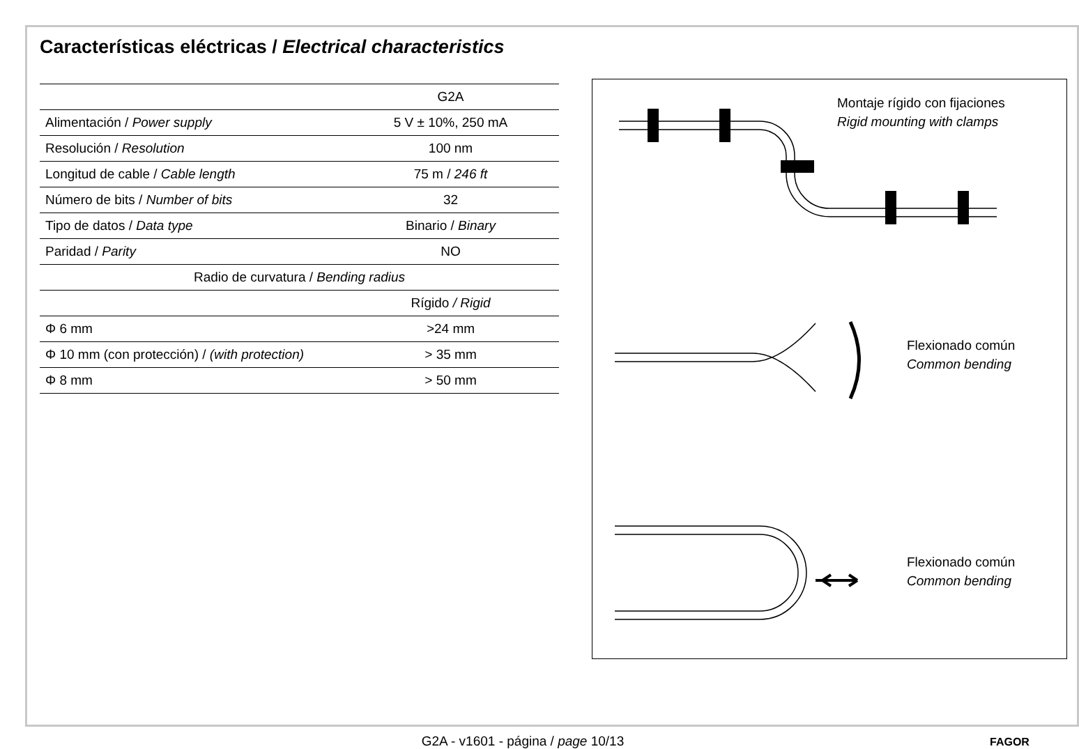Características eléctricas / Electrical characteristics
| | G2A |
| --- | --- |
| Alimentación / Power supply | 5 V ± 10%, 250 mA |
| Resolución / Resolution | 100 nm |
| Longitud de cable / Cable length | 75 m / 246 ft |
| Número de bits / Number of bits | 32 |
| Tipo de datos / Data type | Binario / Binary |
| Paridad / Parity | NO |
| Radio de curvatura / Bending radius | |
| | Rígido / Rigid |
| Φ 6 mm | >24 mm |
| Φ 10 mm (con protección) / (with protection) | > 35 mm |
| Φ 8 mm | > 50 mm |
Montaje rígido con fijaciones
Rigid mounting with clamps
Flexionado común
Common bending
Flexionado común
Common bending
G2A - v1601 - página / page 10/13 FAGOR